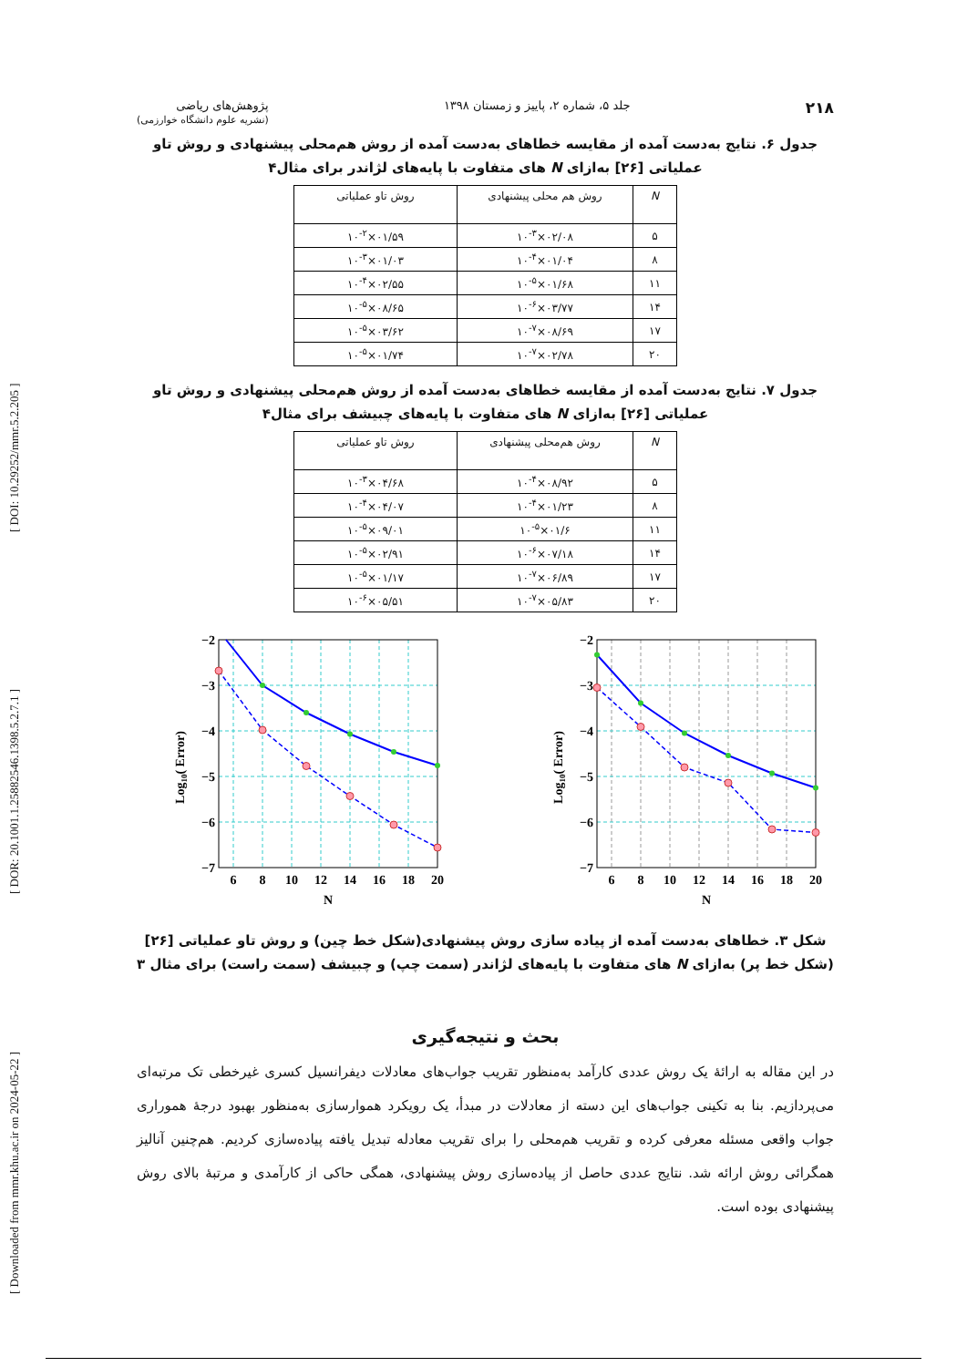[ DOI: 10.29252/mmr.5.2.205 ] [ DOR: 20.1001.1.25882546.1398.5.2.7.1 ] [ Downloaded from mmr.khu.ac.ir on 2024-05-22 ]
۲۱۸ جلد ۵، شماره ۲، پاییز و زمستان ۱۳۹۸ پژوهش‌های ریاضی
(نشریه علوم دانشگاه خوارزمی)
جدول ۶. نتایج به‌دست آمده از مقایسه خطاهای به‌دست آمده از روش هم‌محلی پیشنهادی و روش تاو عملیاتی [۲۶] به‌ازای N های متفاوت با پایه‌های لژاندر برای مثال۴
| N | روش هم محلی پیشنهادی | روش تاو عملیاتی |
| --- | --- | --- |
| ۵ | ۰۲/۰۸×۱۰<sup>-۳</sup> | ۰۱/۵۹×۱۰<sup>-۲</sup> |
| ۸ | ۰۱/۰۴×۱۰<sup>-۴</sup> | ۰۱/۰۳×۱۰<sup>-۳</sup> |
| ۱۱ | ۰۱/۶۸×۱۰<sup>-۵</sup> | ۰۲/۵۵×۱۰<sup>-۴</sup> |
| ۱۴ | ۰۳/۷۷×۱۰<sup>-۶</sup> | ۰۸/۶۵×۱۰<sup>-۵</sup> |
| ۱۷ | ۰۸/۶۹×۱۰<sup>-۷</sup> | ۰۳/۶۲×۱۰<sup>-۵</sup> |
| ۲۰ | ۰۲/۷۸×۱۰<sup>-۷</sup> | ۰۱/۷۴×۱۰<sup>-۵</sup> |
جدول ۷. نتایج به‌دست آمده از مقایسه خطاهای به‌دست آمده از روش هم‌محلی پیشنهادی و روش تاو عملیاتی [۲۶] به‌ازای N های متفاوت با پایه‌های چبیشف برای مثال۴
| N | روش هم‌محلی پیشنهادی | روش تاو عملیاتی |
| --- | --- | --- |
| ۵ | ۰۸/۹۲×۱۰<sup>-۴</sup> | ۰۴/۶۸×۱۰<sup>-۳</sup> |
| ۸ | ۰۱/۲۳×۱۰<sup>-۴</sup> | ۰۴/۰۷×۱۰<sup>-۴</sup> |
| ۱۱ | ۰۱/۶×۱۰<sup>-۵</sup> | ۰۹/۰۱×۱۰<sup>-۵</sup> |
| ۱۴ | ۰۷/۱۸×۱۰<sup>-۶</sup> | ۰۲/۹۱×۱۰<sup>-۵</sup> |
| ۱۷ | ۰۶/۸۹×۱۰<sup>-۷</sup> | ۰۱/۱۷×۱۰<sup>-۵</sup> |
| ۲۰ | ۰۵/۸۳×۱۰<sup>-۷</sup> | ۰۵/۵۱×۱۰<sup>-۶</sup> |
−2
−3
−4
−5
−6
−7
6
8
10
12
14
16
18
20
N
Log10( Error)
−2
−3
−4
−5
−6
−7
6
8
10
12
14
16
18
20
N
Log10( Error)
شکل ۳. خطاهای به‌دست آمده از پیاده سازی روش پیشنهادی(شکل خط چین) و روش تاو عملیاتی [۲۶] (شکل خط پر) به‌ازای N های متفاوت با پایه‌های لژاندر (سمت چپ) و چبیشف (سمت راست) برای مثال ۳
بحث و نتیجه‌گیری
در این مقاله به ارائهٔ یک روش عددی کارآمد به‌منظور تقریب جواب‌های معادلات دیفرانسیل کسری غیرخطی تک مرتبه‌ای می‌پردازیم. بنا به تکینی جواب‌های این دسته از معادلات در مبدأ، یک رویکرد هموارسازی به‌منظور بهبود درجهٔ هموراری جواب واقعی مسئله معرفی کرده و تقریب هم‌محلی را برای تقریب معادله تبدیل یافته پیاده‌سازی کردیم. هم‌چنین آنالیز همگرائی روش ارائه شد. نتایج عددی حاصل از پیاده‌سازی روش پیشنهادی، همگی حاکی از کارآمدی و مرتبهٔ بالای روش پیشنهادی بوده است.